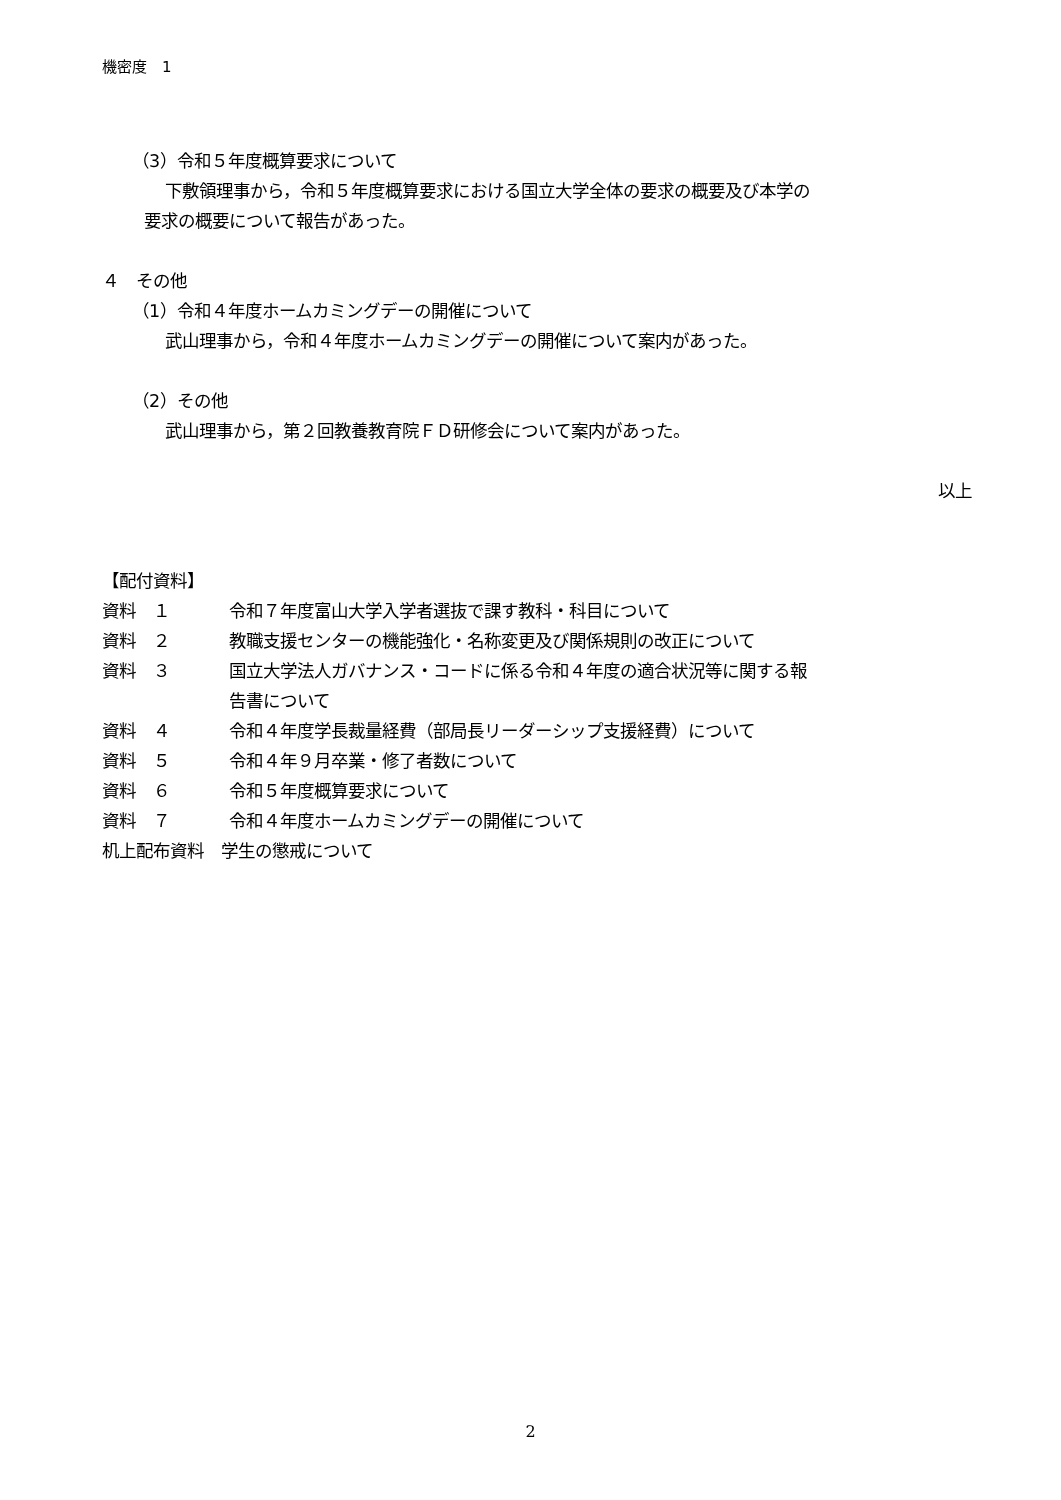機密度　1
（3）令和５年度概算要求について
下敷領理事から，令和５年度概算要求における国立大学全体の要求の概要及び本学の
要求の概要について報告があった。
４　その他
（1）令和４年度ホームカミングデーの開催について
武山理事から，令和４年度ホームカミングデーの開催について案内があった。
（2）その他
武山理事から，第２回教養教育院ＦＤ研修会について案内があった。
以上
【配付資料】
| 資料 １ | 令和７年度富山大学入学者選抜で課す教科・科目について |
| 資料 ２ | 教職支援センターの機能強化・名称変更及び関係規則の改正について |
| 資料 ３ | 国立大学法人ガバナンス・コードに係る令和４年度の適合状況等に関する報 告書について |
| 資料 ４ | 令和４年度学長裁量経費（部局長リーダーシップ支援経費）について |
| 資料 ５ | 令和４年９月卒業・修了者数について |
| 資料 ６ | 令和５年度概算要求について |
| 資料 ７ | 令和４年度ホームカミングデーの開催について |
机上配布資料　学生の懲戒について
2